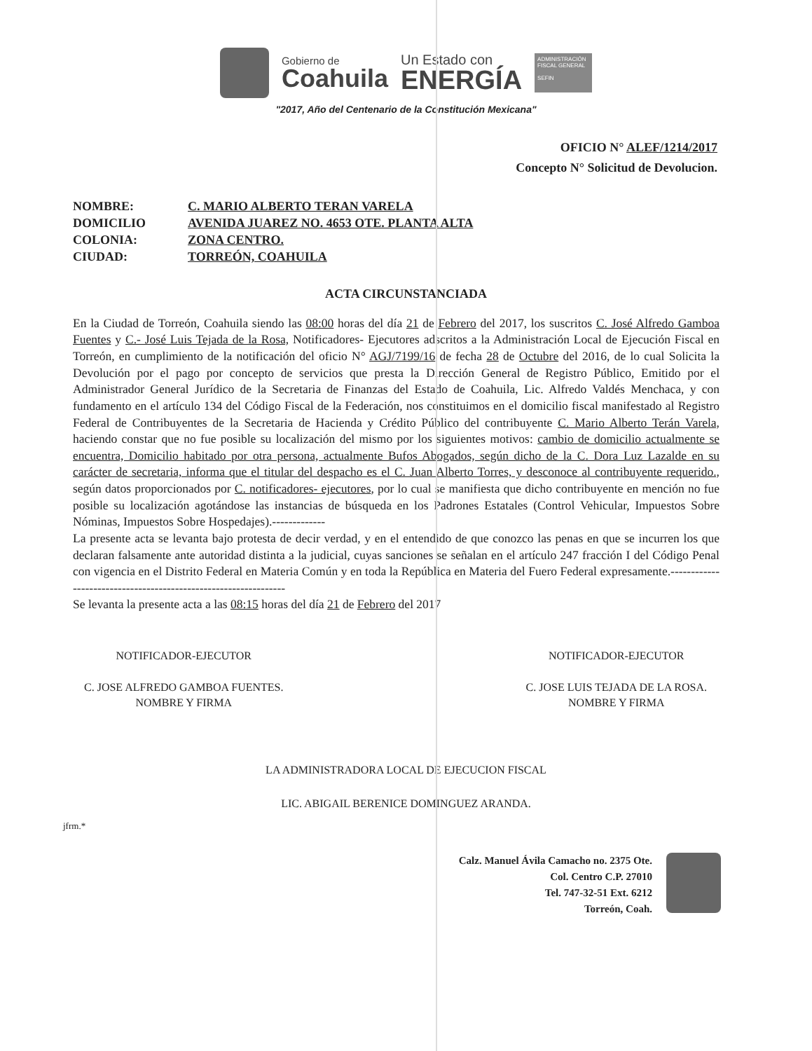Gobierno de
Coahuila
Un Estado con
ENERGÍA
ADMINISTRACIÓN FISCAL GENERAL
SEFIN
"2017, Año del Centenario de la Constitución Mexicana"
OFICIO N° ALEF/1214/2017
Concepto N° Solicitud de Devolucion.
| NOMBRE: | C. MARIO ALBERTO TERAN VARELA |
| DOMICILIO | AVENIDA JUAREZ NO. 4653 OTE. PLANTA ALTA |
| COLONIA: | ZONA CENTRO. |
| CIUDAD: | TORREÓN, COAHUILA |
ACTA CIRCUNSTANCIADA
En la Ciudad de Torreón, Coahuila siendo las 08:00 horas del día 21 de Febrero del 2017, los suscritos C. José Alfredo Gamboa Fuentes y C.- José Luis Tejada de la Rosa, Notificadores- Ejecutores adscritos a la Administración Local de Ejecución Fiscal en Torreón, en cumplimiento de la notificación del oficio N° AGJ/7199/16 de fecha 28 de Octubre del 2016, de lo cual Solicita la Devolución por el pago por concepto de servicios que presta la Dirección General de Registro Público, Emitido por el Administrador General Jurídico de la Secretaria de Finanzas del Estado de Coahuila, Lic. Alfredo Valdés Menchaca, y con fundamento en el artículo 134 del Código Fiscal de la Federación, nos constituimos en el domicilio fiscal manifestado al Registro Federal de Contribuyentes de la Secretaria de Hacienda y Crédito Público del contribuyente C. Mario Alberto Terán Varela, haciendo constar que no fue posible su localización del mismo por los siguientes motivos: cambio de domicilio actualmente se encuentra, Domicilio habitado por otra persona, actualmente Bufos Abogados, según dicho de la C. Dora Luz Lazalde en su carácter de secretaria, informa que el titular del despacho es el C. Juan Alberto Torres, y desconoce al contribuyente requerido., según datos proporcionados por C. notificadores- ejecutores, por lo cual se manifiesta que dicho contribuyente en mención no fue posible su localización agotándose las instancias de búsqueda en los Padrones Estatales (Control Vehicular, Impuestos Sobre Nóminas, Impuestos Sobre Hospedajes).-------------
La presente acta se levanta bajo protesta de decir verdad, y en el entendido de que conozco las penas en que se incurren los que declaran falsamente ante autoridad distinta a la judicial, cuyas sanciones se señalan en el artículo 247 fracción I del Código Penal con vigencia en el Distrito Federal en Materia Común y en toda la República en Materia del Fuero Federal expresamente.----------------------------------------------------------------
Se levanta la presente acta a las 08:15 horas del día 21 de Febrero del 2017
NOTIFICADOR-EJECUTOR
C. JOSE ALFREDO GAMBOA FUENTES.
NOMBRE Y FIRMA
NOTIFICADOR-EJECUTOR
C. JOSE LUIS TEJADA DE LA ROSA.
NOMBRE Y FIRMA
LA ADMINISTRADORA LOCAL DE EJECUCION FISCAL
LIC. ABIGAIL BERENICE DOMINGUEZ ARANDA.
jfrm.*
Calz. Manuel Ávila Camacho no. 2375 Ote.
Col. Centro C.P. 27010
Tel. 747-32-51 Ext. 6212
Torreón, Coah.